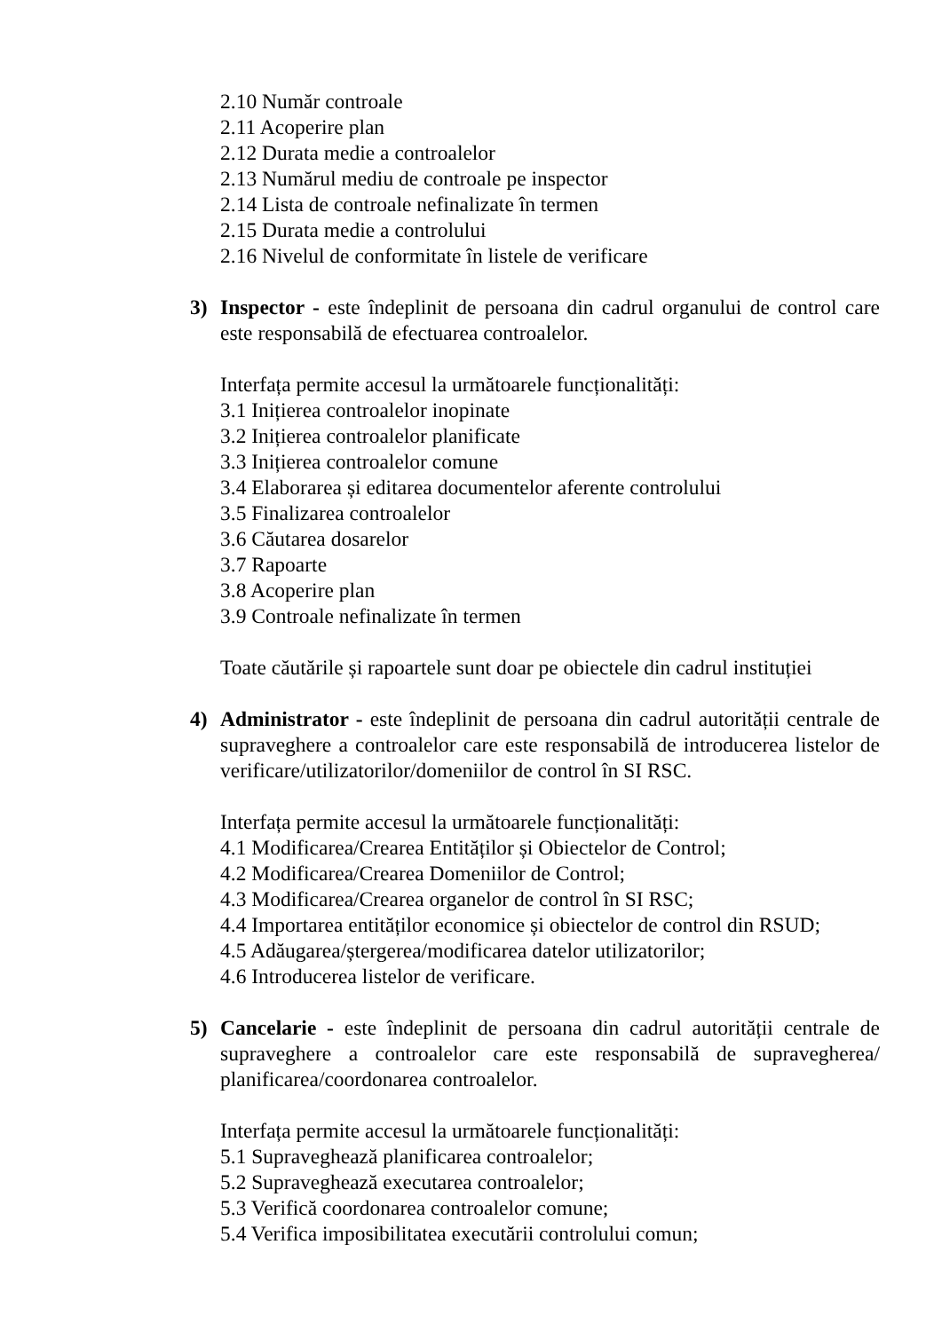2.10 Număr controale
2.11 Acoperire plan
2.12 Durata medie a controalelor
2.13 Numărul mediu de controale pe inspector
2.14 Lista de controale nefinalizate în termen
2.15 Durata medie a controlului
2.16 Nivelul de conformitate în listele de verificare
3) Inspector - este îndeplinit de persoana din cadrul organului de control care este responsabilă de efectuarea controalelor.
Interfața permite accesul la următoarele funcționalități:
3.1 Inițierea controalelor inopinate
3.2 Inițierea controalelor planificate
3.3 Inițierea controalelor comune
3.4 Elaborarea și editarea documentelor aferente controlului
3.5 Finalizarea controalelor
3.6 Căutarea dosarelor
3.7 Rapoarte
3.8 Acoperire plan
3.9 Controale nefinalizate în termen
Toate căutările și rapoartele sunt doar pe obiectele din cadrul instituției
4) Administrator - este îndeplinit de persoana din cadrul autorității centrale de supraveghere a controalelor care este responsabilă de introducerea listelor de verificare/utilizatorilor/domeniilor de control în SI RSC.
Interfața permite accesul la următoarele funcționalități:
4.1 Modificarea/Crearea Entităților și Obiectelor de Control;
4.2 Modificarea/Crearea Domeniilor de Control;
4.3 Modificarea/Crearea organelor de control în SI RSC;
4.4 Importarea entităților economice și obiectelor de control din RSUD;
4.5 Adăugarea/ștergerea/modificarea datelor utilizatorilor;
4.6 Introducerea listelor de verificare.
5) Cancelarie - este îndeplinit de persoana din cadrul autorității centrale de supraveghere a controalelor care este responsabilă de supravegherea/ planificarea/coordonarea controalelor.
Interfața permite accesul la următoarele funcționalități:
5.1 Supraveghează planificarea controalelor;
5.2 Supraveghează executarea controalelor;
5.3 Verifică coordonarea controalelor comune;
5.4 Verifica imposibilitatea executării controlului comun;